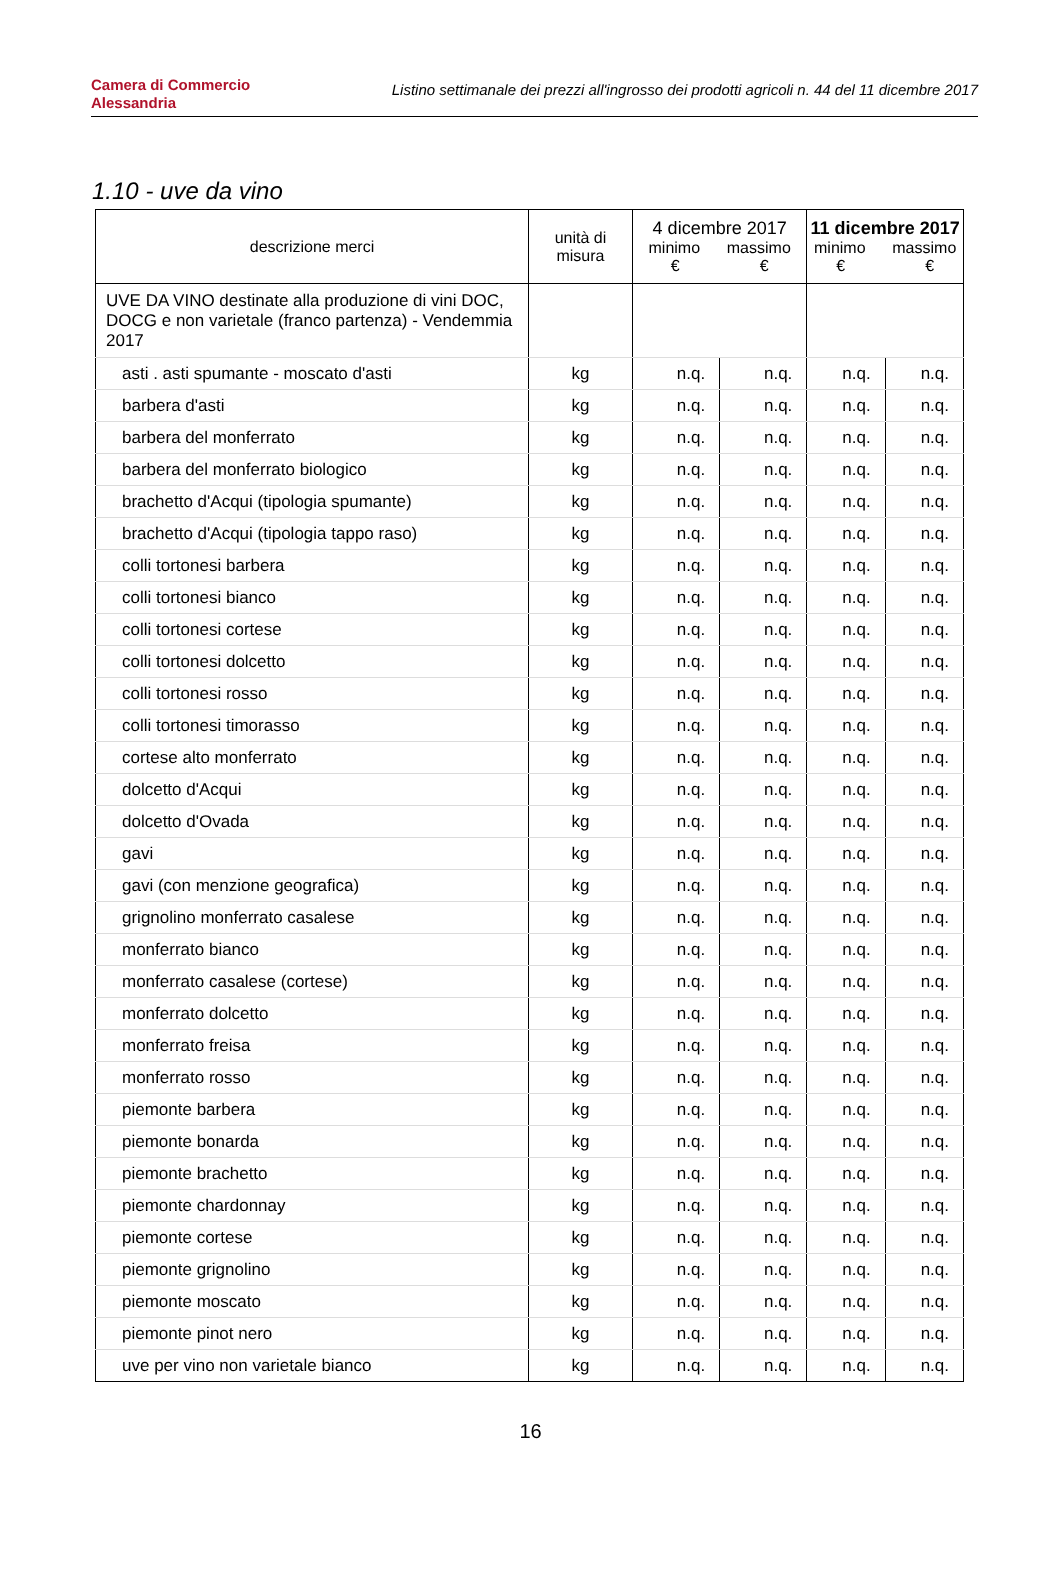Camera di Commercio
Alessandria
Listino settimanale dei prezzi all'ingrosso dei prodotti agricoli n. 44 del 11 dicembre 2017
1.10 - uve da vino
| descrizione merci | unità di misura | 4 dicembre 2017 minimo massimo € € | | 11 dicembre 2017 minimo massimo € € | |
| --- | --- | --- | --- | --- | --- |
| UVE DA VINO destinate alla produzione di vini DOC, DOCG e non varietale (franco partenza) - Vendemmia 2017 | | | | | |
| asti . asti spumante - moscato d'asti | kg | n.q. | n.q. | n.q. | n.q. |
| barbera d'asti | kg | n.q. | n.q. | n.q. | n.q. |
| barbera del monferrato | kg | n.q. | n.q. | n.q. | n.q. |
| barbera del monferrato biologico | kg | n.q. | n.q. | n.q. | n.q. |
| brachetto d'Acqui (tipologia spumante) | kg | n.q. | n.q. | n.q. | n.q. |
| brachetto d'Acqui (tipologia tappo raso) | kg | n.q. | n.q. | n.q. | n.q. |
| colli tortonesi barbera | kg | n.q. | n.q. | n.q. | n.q. |
| colli tortonesi bianco | kg | n.q. | n.q. | n.q. | n.q. |
| colli tortonesi cortese | kg | n.q. | n.q. | n.q. | n.q. |
| colli tortonesi dolcetto | kg | n.q. | n.q. | n.q. | n.q. |
| colli tortonesi rosso | kg | n.q. | n.q. | n.q. | n.q. |
| colli tortonesi timorasso | kg | n.q. | n.q. | n.q. | n.q. |
| cortese alto monferrato | kg | n.q. | n.q. | n.q. | n.q. |
| dolcetto d'Acqui | kg | n.q. | n.q. | n.q. | n.q. |
| dolcetto d'Ovada | kg | n.q. | n.q. | n.q. | n.q. |
| gavi | kg | n.q. | n.q. | n.q. | n.q. |
| gavi (con menzione geografica) | kg | n.q. | n.q. | n.q. | n.q. |
| grignolino monferrato casalese | kg | n.q. | n.q. | n.q. | n.q. |
| monferrato bianco | kg | n.q. | n.q. | n.q. | n.q. |
| monferrato casalese (cortese) | kg | n.q. | n.q. | n.q. | n.q. |
| monferrato dolcetto | kg | n.q. | n.q. | n.q. | n.q. |
| monferrato freisa | kg | n.q. | n.q. | n.q. | n.q. |
| monferrato rosso | kg | n.q. | n.q. | n.q. | n.q. |
| piemonte barbera | kg | n.q. | n.q. | n.q. | n.q. |
| piemonte bonarda | kg | n.q. | n.q. | n.q. | n.q. |
| piemonte brachetto | kg | n.q. | n.q. | n.q. | n.q. |
| piemonte chardonnay | kg | n.q. | n.q. | n.q. | n.q. |
| piemonte cortese | kg | n.q. | n.q. | n.q. | n.q. |
| piemonte grignolino | kg | n.q. | n.q. | n.q. | n.q. |
| piemonte moscato | kg | n.q. | n.q. | n.q. | n.q. |
| piemonte pinot nero | kg | n.q. | n.q. | n.q. | n.q. |
| uve per vino non varietale bianco | kg | n.q. | n.q. | n.q. | n.q. |
16